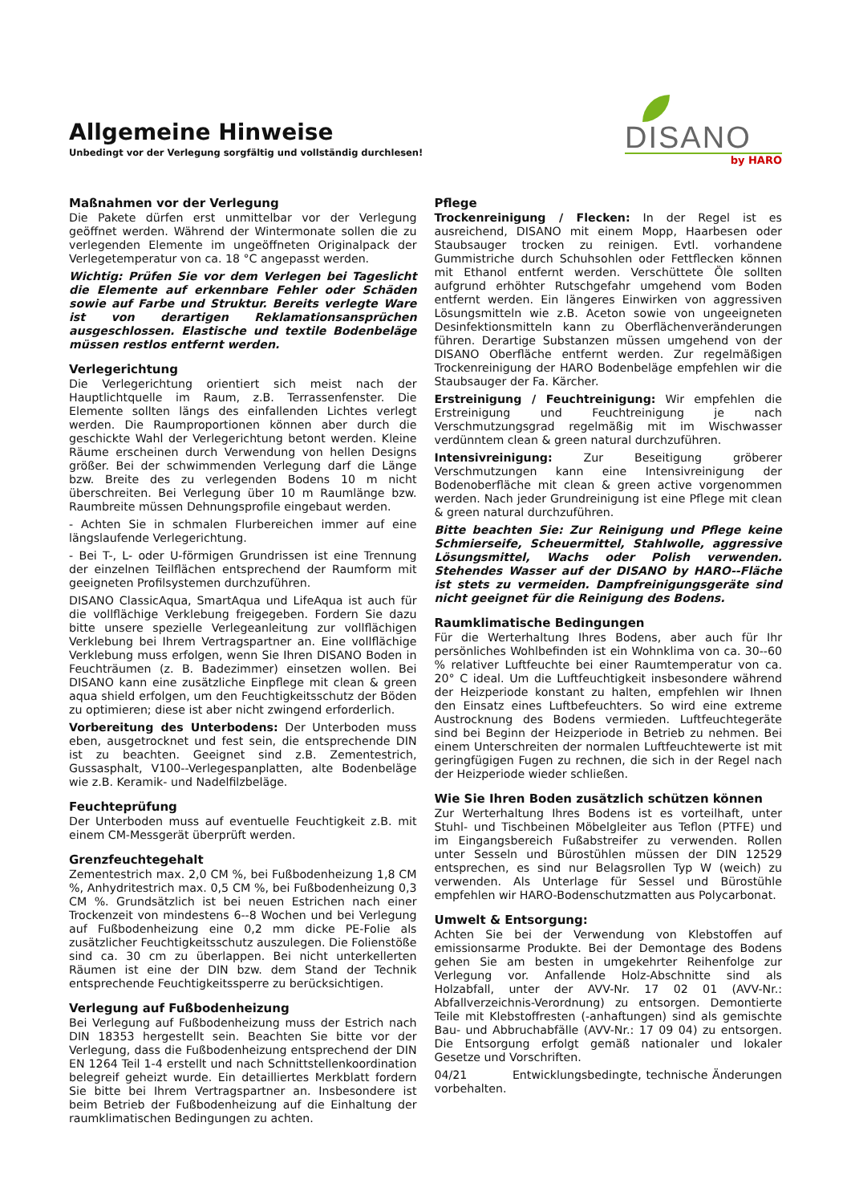Allgemeine Hinweise
Unbedingt vor der Verlegung sorgfältig und vollständig durchlesen!
DISANO
by HARO
Maßnahmen vor der Verlegung
Die Pakete dürfen erst unmittelbar vor der Verlegung geöffnet werden. Während der Wintermonate sollen die zu verlegenden Elemente im ungeöffneten Originalpack der Verlegetemperatur von ca. 18 °C angepasst werden.
Wichtig: Prüfen Sie vor dem Verlegen bei Tageslicht die Elemente auf erkennbare Fehler oder Schäden sowie auf Farbe und Struktur. Bereits verlegte Ware ist von derartigen Reklamationsansprüchen ausgeschlossen. Elastische und textile Bodenbeläge müssen restlos entfernt werden.
Verlegerichtung
Die Verlegerichtung orientiert sich meist nach der Hauptlichtquelle im Raum, z.B. Terrassenfenster. Die Elemente sollten längs des einfallenden Lichtes verlegt werden. Die Raumproportionen können aber durch die geschickte Wahl der Verlegerichtung betont werden. Kleine Räume erscheinen durch Verwendung von hellen Designs größer. Bei der schwimmenden Verlegung darf die Länge bzw. Breite des zu verlegenden Bodens 10 m nicht überschreiten. Bei Verlegung über 10 m Raumlänge bzw. Raumbreite müssen Dehnungsprofile eingebaut werden.
- Achten Sie in schmalen Flurbereichen immer auf eine längslaufende Verlegerichtung.
- Bei T-, L- oder U-förmigen Grundrissen ist eine Trennung der einzelnen Teilflächen entsprechend der Raumform mit geeigneten Profilsystemen durchzuführen.
DISANO ClassicAqua, SmartAqua und LifeAqua ist auch für die vollflächige Verklebung freigegeben. Fordern Sie dazu bitte unsere spezielle Verlegeanleitung zur vollflächigen Verklebung bei Ihrem Vertragspartner an. Eine vollflächige Verklebung muss erfolgen, wenn Sie Ihren DISANO Boden in Feuchträumen (z. B. Badezimmer) einsetzen wollen. Bei DISANO kann eine zusätzliche Einpflege mit clean & green aqua shield erfolgen, um den Feuchtigkeitsschutz der Böden zu optimieren; diese ist aber nicht zwingend erforderlich.
Vorbereitung des Unterbodens: Der Unterboden muss eben, ausgetrocknet und fest sein, die entsprechende DIN ist zu beachten. Geeignet sind z.B. Zementestrich, Gussasphalt, V100--Verlegespanplatten, alte Bodenbeläge wie z.B. Keramik- und Nadelfilzbeläge.
Feuchteprüfung
Der Unterboden muss auf eventuelle Feuchtigkeit z.B. mit einem CM-Messgerät überprüft werden.
Grenzfeuchtegehalt
Zementestrich max. 2,0 CM %, bei Fußbodenheizung 1,8 CM %, Anhydritestrich max. 0,5 CM %, bei Fußbodenheizung 0,3 CM %. Grundsätzlich ist bei neuen Estrichen nach einer Trockenzeit von mindestens 6--8 Wochen und bei Verlegung auf Fußbodenheizung eine 0,2 mm dicke PE-Folie als zusätzlicher Feuchtigkeitsschutz auszulegen. Die Folienstöße sind ca. 30 cm zu überlappen. Bei nicht unterkellerten Räumen ist eine der DIN bzw. dem Stand der Technik entsprechende Feuchtigkeitssperre zu berücksichtigen.
Verlegung auf Fußbodenheizung
Bei Verlegung auf Fußbodenheizung muss der Estrich nach DIN 18353 hergestellt sein. Beachten Sie bitte vor der Verlegung, dass die Fußbodenheizung entsprechend der DIN EN 1264 Teil 1-4 erstellt und nach Schnittstellenkoordination belegreif geheizt wurde. Ein detailliertes Merkblatt fordern Sie bitte bei Ihrem Vertragspartner an. Insbesondere ist beim Betrieb der Fußbodenheizung auf die Einhaltung der raumklimatischen Bedingungen zu achten.
Pflege
Trockenreinigung / Flecken: In der Regel ist es ausreichend, DISANO mit einem Mopp, Haarbesen oder Staubsauger trocken zu reinigen. Evtl. vorhandene Gummistriche durch Schuhsohlen oder Fettflecken können mit Ethanol entfernt werden. Verschüttete Öle sollten aufgrund erhöhter Rutschgefahr umgehend vom Boden entfernt werden. Ein längeres Einwirken von aggressiven Lösungsmitteln wie z.B. Aceton sowie von ungeeigneten Desinfektionsmitteln kann zu Oberflächenveränderungen führen. Derartige Substanzen müssen umgehend von der DISANO Oberfläche entfernt werden. Zur regelmäßigen Trockenreinigung der HARO Bodenbeläge empfehlen wir die Staubsauger der Fa. Kärcher.
Erstreinigung / Feuchtreinigung: Wir empfehlen die Erstreinigung und Feuchtreinigung je nach Verschmutzungsgrad regelmäßig mit im Wischwasser verdünntem clean & green natural durchzuführen.
Intensivreinigung: Zur Beseitigung gröberer Verschmutzungen kann eine Intensivreinigung der Bodenoberfläche mit clean & green active vorgenommen werden. Nach jeder Grundreinigung ist eine Pflege mit clean & green natural durchzuführen.
Bitte beachten Sie: Zur Reinigung und Pflege keine Schmierseife, Scheuermittel, Stahlwolle, aggressive Lösungsmittel, Wachs oder Polish verwenden. Stehendes Wasser auf der DISANO by HARO--Fläche ist stets zu vermeiden. Dampfreinigungsgeräte sind nicht geeignet für die Reinigung des Bodens.
Raumklimatische Bedingungen
Für die Werterhaltung Ihres Bodens, aber auch für Ihr persönliches Wohlbefinden ist ein Wohnklima von ca. 30--60 % relativer Luftfeuchte bei einer Raumtemperatur von ca. 20° C ideal. Um die Luftfeuchtigkeit insbesondere während der Heizperiode konstant zu halten, empfehlen wir Ihnen den Einsatz eines Luftbefeuchters. So wird eine extreme Austrocknung des Bodens vermieden. Luftfeuchtegeräte sind bei Beginn der Heizperiode in Betrieb zu nehmen. Bei einem Unterschreiten der normalen Luftfeuchtewerte ist mit geringfügigen Fugen zu rechnen, die sich in der Regel nach der Heizperiode wieder schließen.
Wie Sie Ihren Boden zusätzlich schützen können
Zur Werterhaltung Ihres Bodens ist es vorteilhaft, unter Stuhl- und Tischbeinen Möbelgleiter aus Teflon (PTFE) und im Eingangsbereich Fußabstreifer zu verwenden. Rollen unter Sesseln und Bürostühlen müssen der DIN 12529 entsprechen, es sind nur Belagsrollen Typ W (weich) zu verwenden. Als Unterlage für Sessel und Bürostühle empfehlen wir HARO-Bodenschutzmatten aus Polycarbonat.
Umwelt & Entsorgung:
Achten Sie bei der Verwendung von Klebstoffen auf emissionsarme Produkte. Bei der Demontage des Bodens gehen Sie am besten in umgekehrter Reihenfolge zur Verlegung vor. Anfallende Holz-Abschnitte sind als Holzabfall, unter der AVV-Nr. 17 02 01 (AVV-Nr.: Abfallverzeichnis-Verordnung) zu entsorgen. Demontierte Teile mit Klebstoffresten (-anhaftungen) sind als gemischte Bau- und Abbruchabfälle (AVV-Nr.: 17 09 04) zu entsorgen. Die Entsorgung erfolgt gemäß nationaler und lokaler Gesetze und Vorschriften.
04/21 Entwicklungsbedingte, technische Änderungen vorbehalten.